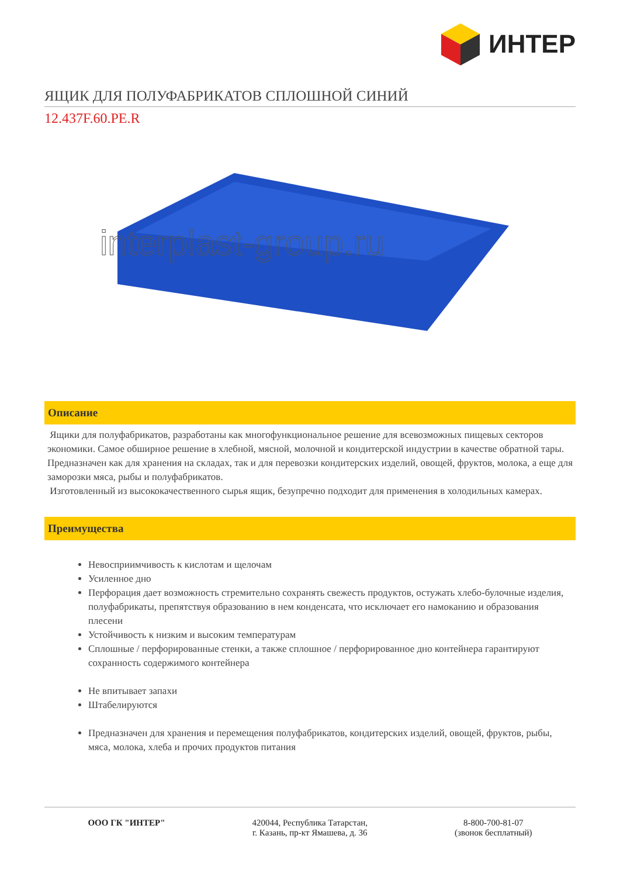ИНТЕР
ЯЩИК ДЛЯ ПОЛУФАБРИКАТОВ СПЛОШНОЙ СИНИЙ
12.437F.60.PE.R
interplast-group.ru
Описание
Ящики для полуфабрикатов, разработаны как многофункциональное решение для всевозможных пищевых секторов экономики. Самое обширное решение в хлебной, мясной, молочной и кондитерской индустрии в качестве обратной тары. Предназначен как для хранения на складах, так и для перевозки кондитерских изделий, овощей, фруктов, молока, а еще для заморозки мяса, рыбы и полуфабрикатов.
Изготовленный из высококачественного сырья ящик, безупречно подходит для применения в холодильных камерах.
Преимущества
Невосприимчивость к кислотам и щелочам
Усиленное дно
Перфорация дает возможность стремительно сохранять свежесть продуктов, остужать хлебо-булочные изделия, полуфабрикаты, препятствуя образованию в нем конденсата, что исключает его намоканию и образования плесени
Устойчивость к низким и высоким температурам
Сплошные / перфорированные стенки, а также сплошное / перфорированное дно контейнера гарантируют сохранность содержимого контейнера
Не впитывает запахи
Штабелируются
Предназначен для хранения и перемещения полуфабрикатов, кондитерских изделий, овощей, фруктов, рыбы, мяса, молока, хлеба и прочих продуктов питания
ООО ГК "ИНТЕР" 420044, Республика Татарстан,
г. Казань, пр-кт Ямашева, д. 36
8-800-700-81-07
(звонок бесплатный)